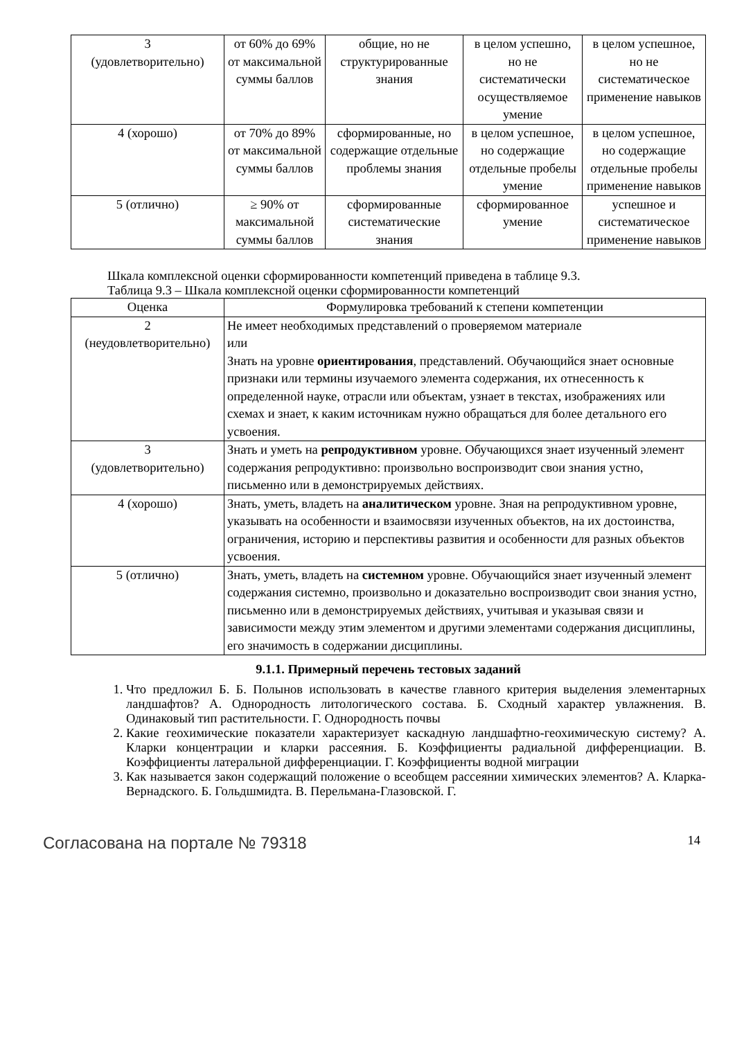| 3 (удовлетворительно) | от 60% до 69% от максимальной суммы баллов | общие, но не структурированные знания | в целом успешно, но не систематически осуществляемое умение | в целом успешное, но не систематическое применение навыков |
| 4 (хорошо) | от 70% до 89% от максимальной суммы баллов | сформированные, но содержащие отдельные проблемы знания | в целом успешное, но содержащие отдельные пробелы умение | в целом успешное, но содержащие отдельные пробелы применение навыков |
| 5 (отлично) | ≥ 90% от максимальной суммы баллов | сформированные систематические знания | сформированное умение | успешное и систематическое применение навыков |
Шкала комплексной оценки сформированности компетенций приведена в таблице 9.3.
Таблица 9.3 – Шкала комплексной оценки сформированности компетенций
| Оценка | Формулировка требований к степени компетенции |
| --- | --- |
| 2 (неудовлетворительно) | Не имеет необходимых представлений о проверяемом материале или Знать на уровне ориентирования , представлений. Обучающийся знает основные признаки или термины изучаемого элемента содержания, их отнесенность к определенной науке, отрасли или объектам, узнает в текстах, изображениях или схемах и знает, к каким источникам нужно обращаться для более детального его усвоения. |
| 3 (удовлетворительно) | Знать и уметь на репродуктивном уровне. Обучающихся знает изученный элемент содержания репродуктивно: произвольно воспроизводит свои знания устно, письменно или в демонстрируемых действиях. |
| 4 (хорошо) | Знать, уметь, владеть на аналитическом уровне. Зная на репродуктивном уровне, указывать на особенности и взаимосвязи изученных объектов, на их достоинства, ограничения, историю и перспективы развития и особенности для разных объектов усвоения. |
| 5 (отлично) | Знать, уметь, владеть на системном уровне. Обучающийся знает изученный элемент содержания системно, произвольно и доказательно воспроизводит свои знания устно, письменно или в демонстрируемых действиях, учитывая и указывая связи и зависимости между этим элементом и другими элементами содержания дисциплины, его значимость в содержании дисциплины. |
9.1.1. Примерный перечень тестовых заданий
1. Что предложил Б. Б. Полынов использовать в качестве главного критерия выделения элементарных ландшафтов? А. Однородность литологического состава. Б. Сходный характер увлажнения. В. Одинаковый тип растительности. Г. Однородность почвы
2. Какие геохимические показатели характеризует каскадную ландшафтно-геохимическую систему? А. Кларки концентрации и кларки рассеяния. Б. Коэффициенты радиальной дифференциации. В. Коэффициенты латеральной дифференциации. Г. Коэффициенты водной миграции
3. Как называется закон содержащий положение о всеобщем рассеянии химических элементов? А. Кларка-Вернадского. Б. Гольдшмидта. В. Перельмана-Глазовской. Г.
Согласована на портале № 79318 14